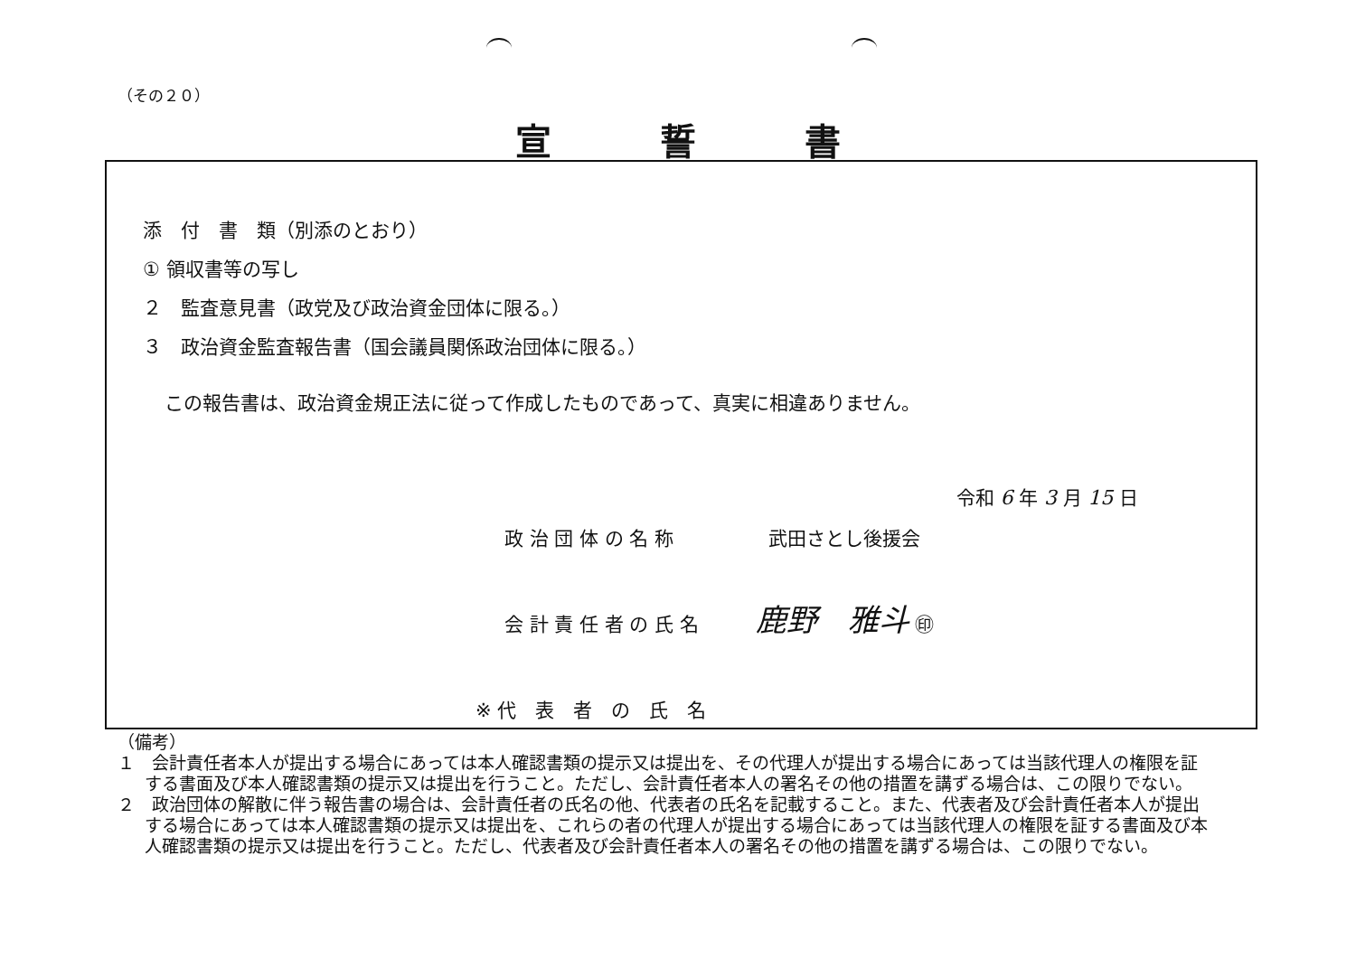（その２０）
宣誓書
添　付　書　類（別添のとおり）
① 領収書等の写し
２　監査意見書（政党及び政治資金団体に限る。）
３　政治資金監査報告書（国会議員関係政治団体に限る。）
この報告書は、政治資金規正法に従って作成したものであって、真実に相違ありません。
令和 6 年 3 月 15 日
政 治 団 体 の 名 称　　　　　武田さとし後援会
会 計 責 任 者 の 氏 名　　　鹿野　雅斗 ㊞
※ 代　表　者　の　氏　名
（備考）
１　会計責任者本人が提出する場合にあっては本人確認書類の提示又は提出を、その代理人が提出する場合にあっては当該代理人の権限を証する書面及び本人確認書類の提示又は提出を行うこと。ただし、会計責任者本人の署名その他の措置を講ずる場合は、この限りでない。
２　政治団体の解散に伴う報告書の場合は、会計責任者の氏名の他、代表者の氏名を記載すること。また、代表者及び会計責任者本人が提出する場合にあっては本人確認書類の提示又は提出を、これらの者の代理人が提出する場合にあっては当該代理人の権限を証する書面及び本人確認書類の提示又は提出を行うこと。ただし、代表者及び会計責任者本人の署名その他の措置を講ずる場合は、この限りでない。